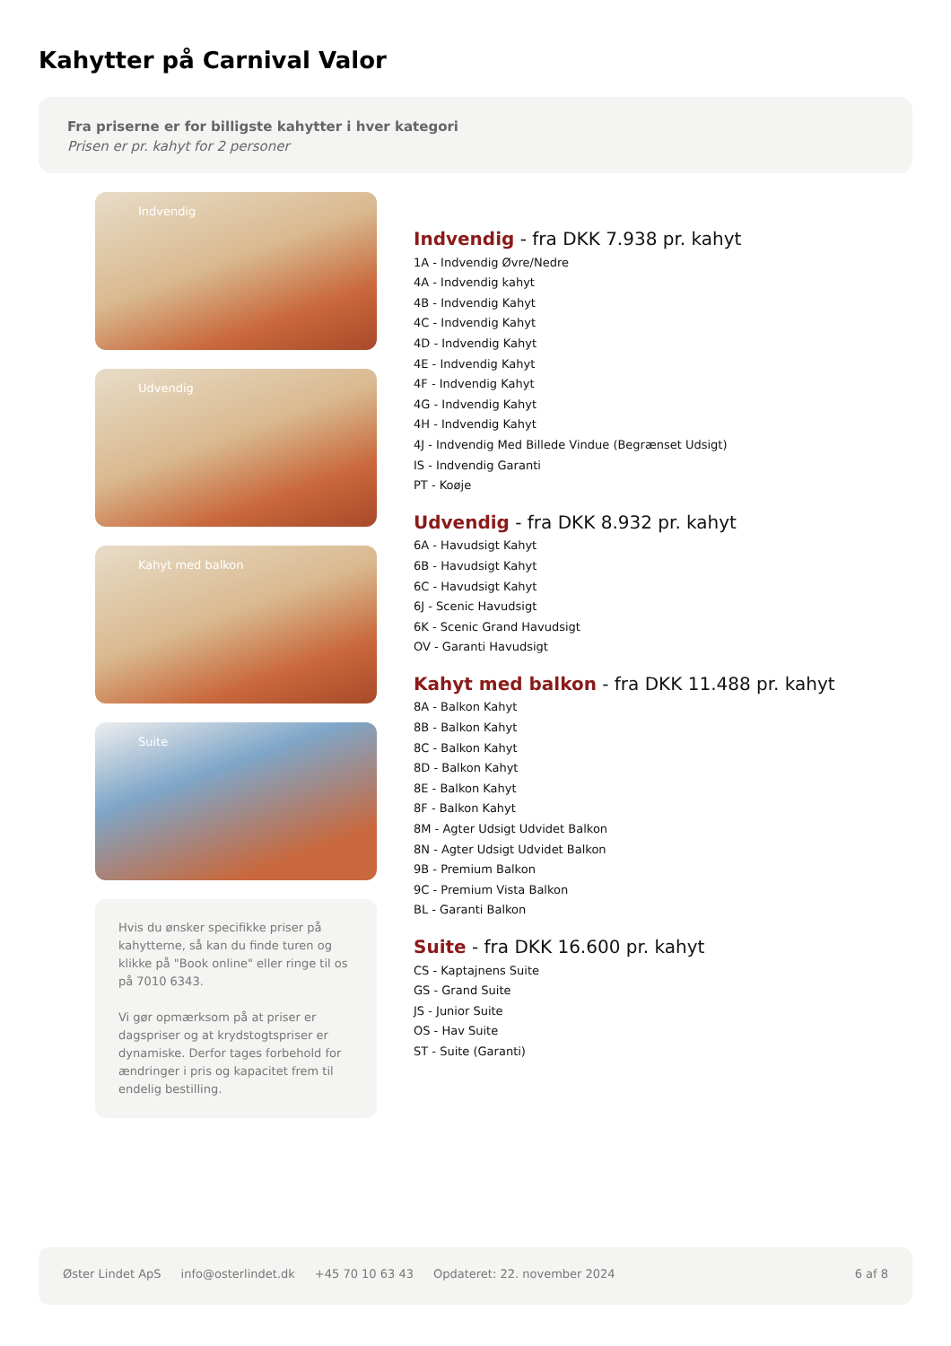Kahytter på Carnival Valor
Fra priserne er for billigste kahytter i hver kategori
Prisen er pr. kahyt for 2 personer
Indvendig
Udvendig
Kahyt med balkon
Suite
Hvis du ønsker specifikke priser på kahytterne, så kan du finde turen og klikke på "Book online" eller ringe til os på 7010 6343.
Vi gør opmærksom på at priser er dagspriser og at krydstogtspriser er dynamiske. Derfor tages forbehold for ændringer i pris og kapacitet frem til endelig bestilling.
Indvendig - fra DKK 7.938 pr. kahyt
1A - Indvendig Øvre/Nedre
4A - Indvendig kahyt
4B - Indvendig Kahyt
4C - Indvendig Kahyt
4D - Indvendig Kahyt
4E - Indvendig Kahyt
4F - Indvendig Kahyt
4G - Indvendig Kahyt
4H - Indvendig Kahyt
4J - Indvendig Med Billede Vindue (Begrænset Udsigt)
IS - Indvendig Garanti
PT - Koøje
Udvendig - fra DKK 8.932 pr. kahyt
6A - Havudsigt Kahyt
6B - Havudsigt Kahyt
6C - Havudsigt Kahyt
6J - Scenic Havudsigt
6K - Scenic Grand Havudsigt
OV - Garanti Havudsigt
Kahyt med balkon - fra DKK 11.488 pr. kahyt
8A - Balkon Kahyt
8B - Balkon Kahyt
8C - Balkon Kahyt
8D - Balkon Kahyt
8E - Balkon Kahyt
8F - Balkon Kahyt
8M - Agter Udsigt Udvidet Balkon
8N - Agter Udsigt Udvidet Balkon
9B - Premium Balkon
9C - Premium Vista Balkon
BL - Garanti Balkon
Suite - fra DKK 16.600 pr. kahyt
CS - Kaptajnens Suite
GS - Grand Suite
JS - Junior Suite
OS - Hav Suite
ST - Suite (Garanti)
Øster Lindet ApS info@osterlindet.dk +45 70 10 63 43 Opdateret: 22. november 2024 6 af 8